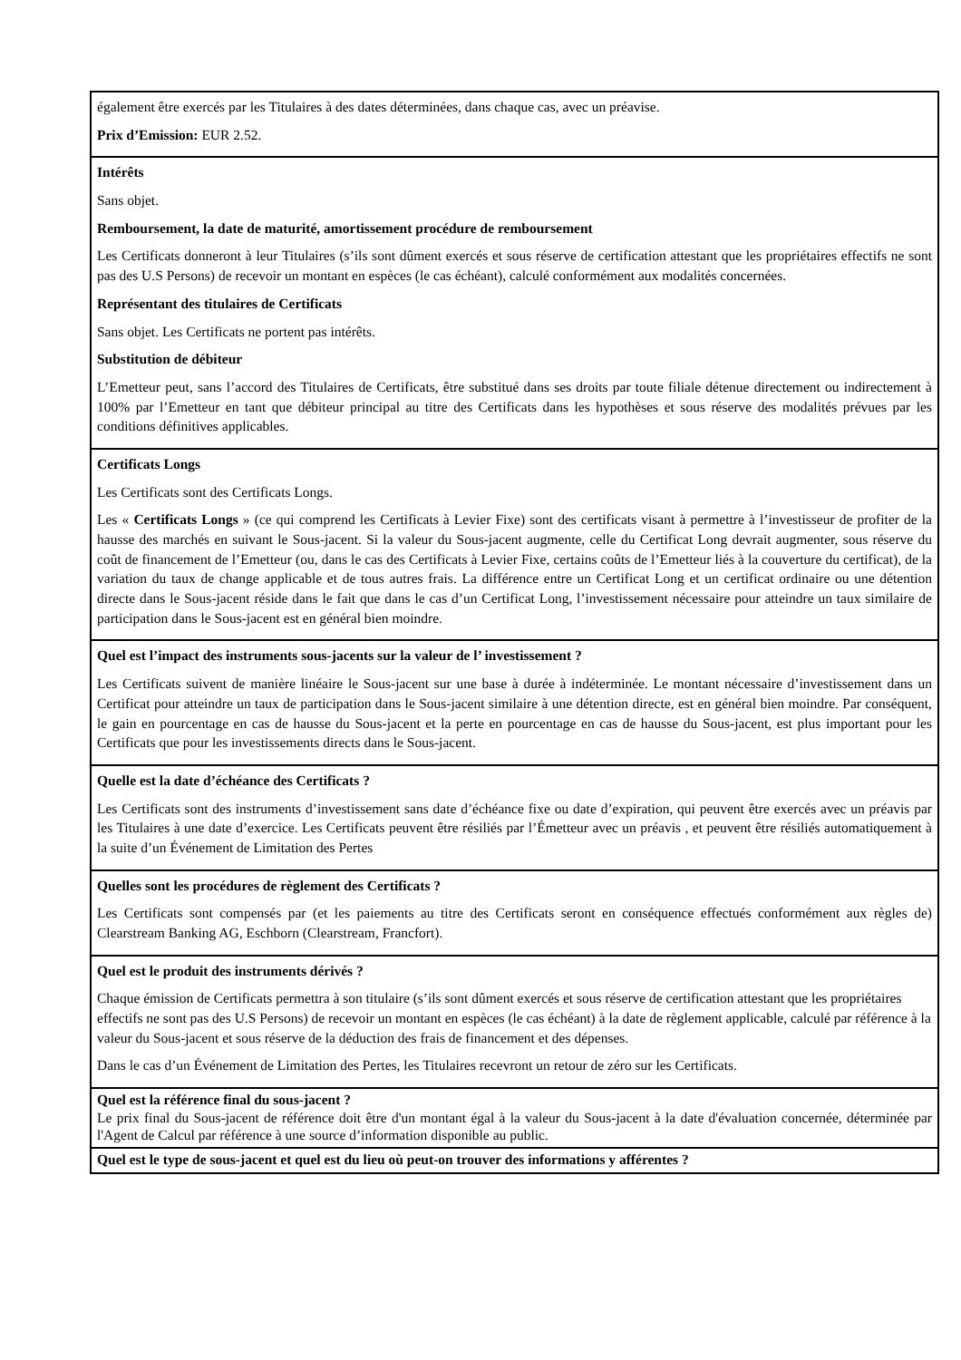| également être exercés par les Titulaires à des dates déterminées, dans chaque cas, avec un préavise. Prix d’Emission: EUR 2.52. |
| Intérêts Sans objet. Remboursement, la date de maturité, amortissement procédure de remboursement Les Certificats donneront à leur Titulaires (s’ils sont dûment exercés et sous réserve de certification attestant que les propriétaires effectifs ne sont pas des U.S Persons) de recevoir un montant en espèces (le cas échéant), calculé conformément aux modalités concernées. Représentant des titulaires de Certificats Sans objet. Les Certificats ne portent pas intérêts. Substitution de débiteur L’Emetteur peut, sans l’accord des Titulaires de Certificats, être substitué dans ses droits par toute filiale détenue directement ou indirectement à 100% par l’Emetteur en tant que débiteur principal au titre des Certificats dans les hypothèses et sous réserve des modalités prévues par les conditions définitives applicables. |
| Certificats Longs Les Certificats sont des Certificats Longs. Les « Certificats Longs » (ce qui comprend les Certificats à Levier Fixe) sont des certificats visant à permettre à l’investisseur de profiter de la hausse des marchés en suivant le Sous-jacent. Si la valeur du Sous-jacent augmente, celle du Certificat Long devrait augmenter, sous réserve du coût de financement de l’Emetteur (ou, dans le cas des Certificats à Levier Fixe, certains coûts de l’Emetteur liés à la couverture du certificat), de la variation du taux de change applicable et de tous autres frais. La différence entre un Certificat Long et un certificat ordinaire ou une détention directe dans le Sous-jacent réside dans le fait que dans le cas d’un Certificat Long, l’investissement nécessaire pour atteindre un taux similaire de participation dans le Sous-jacent est en général bien moindre. |
| Quel est l’impact des instruments sous-jacents sur la valeur de l’ investissement ? Les Certificats suivent de manière linéaire le Sous-jacent sur une base à durée à indéterminée. Le montant nécessaire d’investissement dans un Certificat pour atteindre un taux de participation dans le Sous-jacent similaire à une détention directe, est en général bien moindre. Par conséquent, le gain en pourcentage en cas de hausse du Sous-jacent et la perte en pourcentage en cas de hausse du Sous-jacent, est plus important pour les Certificats que pour les investissements directs dans le Sous-jacent. |
| Quelle est la date d’échéance des Certificats ? Les Certificats sont des instruments d’investissement sans date d’échéance fixe ou date d’expiration, qui peuvent être exercés avec un préavis par les Titulaires à une date d’exercice. Les Certificats peuvent être résiliés par l’Émetteur avec un préavis , et peuvent être résiliés automatiquement à la suite d’un Événement de Limitation des Pertes |
| Quelles sont les procédures de règlement des Certificats ? Les Certificats sont compensés par (et les paiements au titre des Certificats seront en conséquence effectués conformément aux règles de) Clearstream Banking AG, Eschborn (Clearstream, Francfort). |
| Quel est le produit des instruments dérivés ? Chaque émission de Certificats permettra à son titulaire (s’ils sont dûment exercés et sous réserve de certification attestant que les propriétaires effectifs ne sont pas des U.S Persons) de recevoir un montant en espèces (le cas échéant) à la date de règlement applicable, calculé par référence à la valeur du Sous-jacent et sous réserve de la déduction des frais de financement et des dépenses. Dans le cas d’un Événement de Limitation des Pertes, les Titulaires recevront un retour de zéro sur les Certificats. |
| Quel est la référence final du sous-jacent ? Le prix final du Sous-jacent de référence doit être d'un montant égal à la valeur du Sous-jacent à la date d'évaluation concernée, déterminée par l'Agent de Calcul par référence à une source d’information disponible au public. |
| Quel est le type de sous-jacent et quel est du lieu où peut-on trouver des informations y afférentes ? |